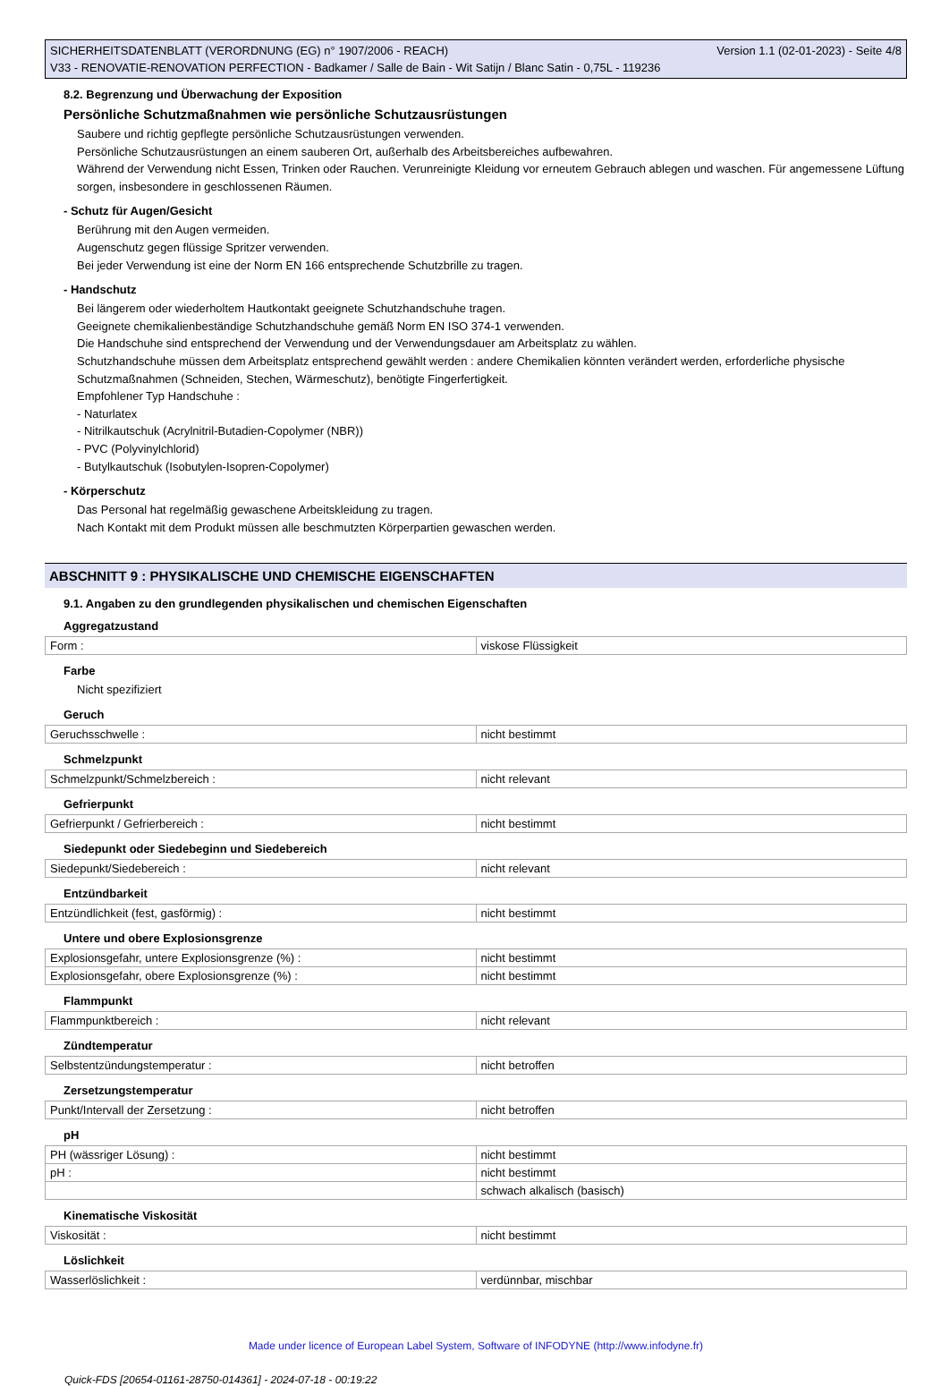SICHERHEITSDATENBLATT (VERORDNUNG (EG) n° 1907/2006 - REACH) Version 1.1 (02-01-2023) - Seite 4/8
V33 - RENOVATIE-RENOVATION PERFECTION - Badkamer / Salle de Bain - Wit Satijn / Blanc Satin - 0,75L - 119236
8.2. Begrenzung und Überwachung der Exposition
Persönliche Schutzmaßnahmen wie persönliche Schutzausrüstungen
Saubere und richtig gepflegte persönliche Schutzausrüstungen verwenden.
Persönliche Schutzausrüstungen an einem sauberen Ort, außerhalb des Arbeitsbereiches aufbewahren.
Während der Verwendung nicht Essen, Trinken oder Rauchen. Verunreinigte Kleidung vor erneutem Gebrauch ablegen und waschen. Für angemessene Lüftung sorgen, insbesondere in geschlossenen Räumen.
- Schutz für Augen/Gesicht
Berührung mit den Augen vermeiden.
Augenschutz gegen flüssige Spritzer verwenden.
Bei jeder Verwendung ist eine der Norm EN 166 entsprechende Schutzbrille zu tragen.
- Handschutz
Bei längerem oder wiederholtem Hautkontakt geeignete Schutzhandschuhe tragen.
Geeignete chemikalienbeständige Schutzhandschuhe gemäß Norm EN ISO 374-1 verwenden.
Die Handschuhe sind entsprechend der Verwendung und der Verwendungsdauer am Arbeitsplatz zu wählen.
Schutzhandschuhe müssen dem Arbeitsplatz entsprechend gewählt werden : andere Chemikalien könnten verändert werden, erforderliche physische Schutzmaßnahmen (Schneiden, Stechen, Wärmeschutz), benötigte Fingerfertigkeit.
Empfohlener Typ Handschuhe :
- Naturlatex
- Nitrilkautschuk (Acrylnitril-Butadien-Copolymer (NBR))
- PVC (Polyvinylchlorid)
- Butylkautschuk (Isobutylen-Isopren-Copolymer)
- Körperschutz
Das Personal hat regelmäßig gewaschene Arbeitskleidung zu tragen.
Nach Kontakt mit dem Produkt müssen alle beschmutzten Körperpartien gewaschen werden.
ABSCHNITT 9 : PHYSIKALISCHE UND CHEMISCHE EIGENSCHAFTEN
9.1. Angaben zu den grundlegenden physikalischen und chemischen Eigenschaften
Aggregatzustand
| Form : | viskose Flüssigkeit |
Farbe
Nicht spezifiziert
Geruch
| Geruchsschwelle : | nicht bestimmt |
Schmelzpunkt
| Schmelzpunkt/Schmelzbereich : | nicht relevant |
Gefrierpunkt
| Gefrierpunkt / Gefrierbereich : | nicht bestimmt |
Siedepunkt oder Siedebeginn und Siedebereich
| Siedepunkt/Siedebereich : | nicht relevant |
Entzündbarkeit
| Entzündlichkeit (fest, gasförmig) : | nicht bestimmt |
Untere und obere Explosionsgrenze
| Explosionsgefahr, untere Explosionsgrenze (%) : | nicht bestimmt |
| Explosionsgefahr, obere Explosionsgrenze (%) : | nicht bestimmt |
Flammpunkt
| Flammpunktbereich : | nicht relevant |
Zündtemperatur
| Selbstentzündungstemperatur : | nicht betroffen |
Zersetzungstemperatur
| Punkt/Intervall der Zersetzung : | nicht betroffen |
pH
| PH (wässriger Lösung) : | nicht bestimmt |
| pH : | nicht bestimmt |
| | schwach alkalisch (basisch) |
Kinematische Viskosität
| Viskosität : | nicht bestimmt |
Löslichkeit
| Wasserlöslichkeit : | verdünnbar, mischbar |
Made under licence of European Label System, Software of INFODYNE (http://www.infodyne.fr)
Quick-FDS [20654-01161-28750-014361] - 2024-07-18 - 00:19:22